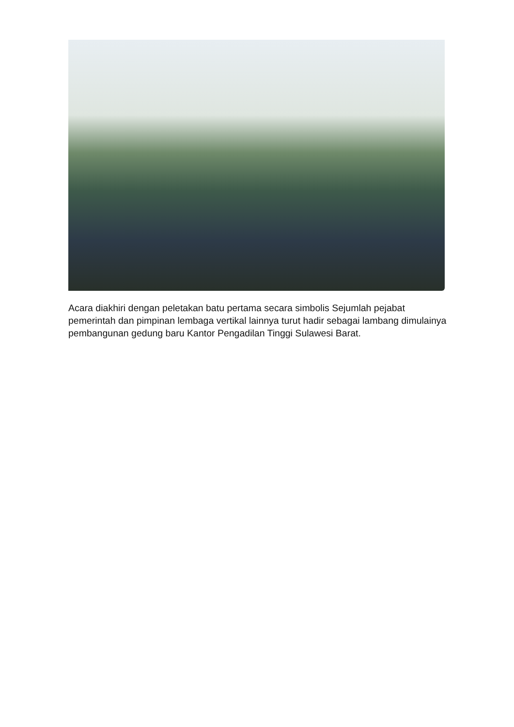Acara diakhiri dengan peletakan batu pertama secara simbolis Sejumlah pejabat pemerintah dan pimpinan lembaga vertikal lainnya turut hadir sebagai lambang dimulainya pembangunan gedung baru Kantor Pengadilan Tinggi Sulawesi Barat.